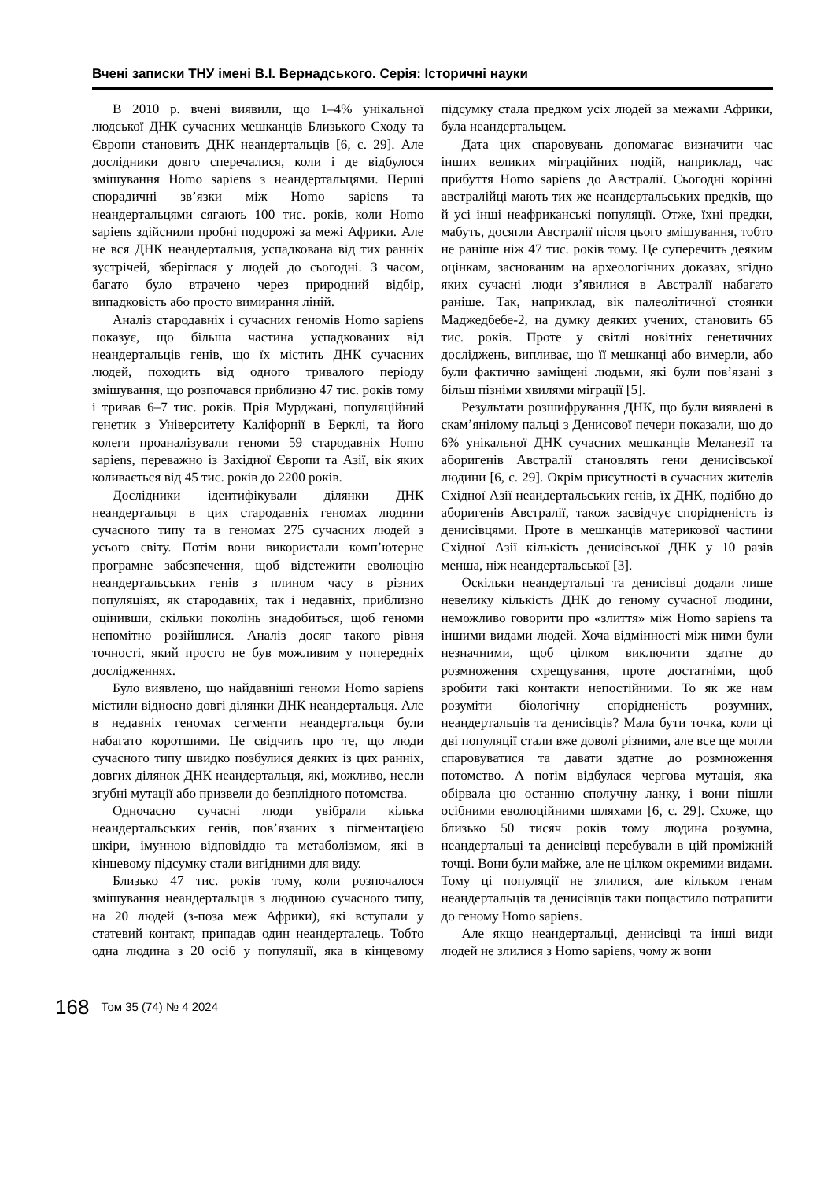Вчені записки ТНУ імені В.І. Вернадського. Серія: Історичні науки
В 2010 р. вчені виявили, що 1–4% унікальної людської ДНК сучасних мешканців Близького Сходу та Європи становить ДНК неандертальців [6, с. 29]. Але дослідники довго сперечалися, коли і де відбулося змішування Homo sapiens з неандертальцями. Перші спорадичні зв’язки між Homo sapiens та неандертальцями сягають 100 тис. років, коли Homo sapiens здійснили пробні подорожі за межі Африки. Але не вся ДНК неандертальця, успадкована від тих ранніх зустрічей, зберіглася у людей до сьогодні. З часом, багато було втрачено через природний відбір, випадковість або просто вимирання ліній.
Аналіз стародавніх і сучасних геномів Homo sapiens показує, що більша частина успадкованих від неандертальців генів, що їх містить ДНК сучасних людей, походить від одного тривалого періоду змішування, що розпочався приблизно 47 тис. років тому і тривав 6–7 тис. років. Прія Мурджані, популяційний генетик з Університету Каліфорнії в Берклі, та його колеги проаналізували геноми 59 стародавніх Homo sapiens, переважно із Західної Європи та Азії, вік яких коливається від 45 тис. років до 2200 років.
Дослідники ідентифікували ділянки ДНК неандертальця в цих стародавніх геномах людини сучасного типу та в геномах 275 сучасних людей з усього світу. Потім вони використали комп’ютерне програмне забезпечення, щоб відстежити еволюцію неандертальських генів з плином часу в різних популяціях, як стародавніх, так і недавніх, приблизно оцінивши, скільки поколінь знадобиться, щоб геноми непомітно розійшлися. Аналіз досяг такого рівня точності, який просто не був можливим у попередніх дослідженнях.
Було виявлено, що найдавніші геноми Homo sapiens містили відносно довгі ділянки ДНК неандертальця. Але в недавніх геномах сегменти неандертальця були набагато коротшими. Це свідчить про те, що люди сучасного типу швидко позбулися деяких із цих ранніх, довгих ділянок ДНК неандертальця, які, можливо, несли згубні мутації або призвели до безплідного потомства.
Одночасно сучасні люди увібрали кілька неандертальських генів, пов’язаних з пігментацією шкіри, імунною відповіддю та метаболізмом, які в кінцевому підсумку стали вигідними для виду.
Близько 47 тис. років тому, коли розпочалося змішування неандертальців з людиною сучасного типу, на 20 людей (з-поза меж Африки), які вступали у статевий контакт, припадав один неандерталець. Тобто одна людина з 20 осіб у популяції, яка в кінцевому підсумку стала предком усіх людей за межами Африки, була неандертальцем.
Дата цих спаровувань допомагає визначити час інших великих міграційних подій, наприклад, час прибуття Homo sapiens до Австралії. Сьогодні корінні австралійці мають тих же неандертальських предків, що й усі інші неафриканські популяції. Отже, їхні предки, мабуть, досягли Австралії після цього змішування, тобто не раніше ніж 47 тис. років тому. Це суперечить деяким оцінкам, заснованим на археологічних доказах, згідно яких сучасні люди з’явилися в Австралії набагато раніше. Так, наприклад, вік палеолітичної стоянки Маджедбебе-2, на думку деяких учених, становить 65 тис. років. Проте у світлі новітніх генетичних досліджень, випливає, що її мешканці або вимерли, або були фактично заміщені людьми, які були пов’язані з більш пізніми хвилями міграції [5].
Результати розшифрування ДНК, що були виявлені в скам’янілому пальці з Денисової печери показали, що до 6% унікальної ДНК сучасних мешканців Меланезії та аборигенів Австралії становлять гени денисівської людини [6, с. 29]. Окрім присутності в сучасних жителів Східної Азії неандертальських генів, їх ДНК, подібно до аборигенів Австралії, також засвідчує спорідненість із денисівцями. Проте в мешканців материкової частини Східної Азії кількість денисівської ДНК у 10 разів менша, ніж неандертальської [3].
Оскільки неандертальці та денисівці додали лише невелику кількість ДНК до геному сучасної людини, неможливо говорити про «злиття» між Homo sapiens та іншими видами людей. Хоча відмінності між ними були незначними, щоб цілком виключити здатне до розмноження схрещування, проте достатніми, щоб зробити такі контакти непостійними. То як же нам розуміти біологічну спорідненість розумних, неандертальців та денисівців? Мала бути точка, коли ці дві популяції стали вже доволі різними, але все ще могли спаровуватися та давати здатне до розмноження потомство. А потім відбулася чергова мутація, яка обірвала цю останню сполучну ланку, і вони пішли осібними еволюційними шляхами [6, с. 29]. Схоже, що близько 50 тисяч років тому людина розумна, неандертальці та денисівці перебували в цій проміжній точці. Вони були майже, але не цілком окремими видами. Тому ці популяції не злилися, але кільком генам неандертальців та денисівців таки пощастило потрапити до геному Homo sapiens.
Але якщо неандертальці, денисівці та інші види людей не злилися з Homo sapiens, чому ж вони
168
Том 35 (74) № 4 2024